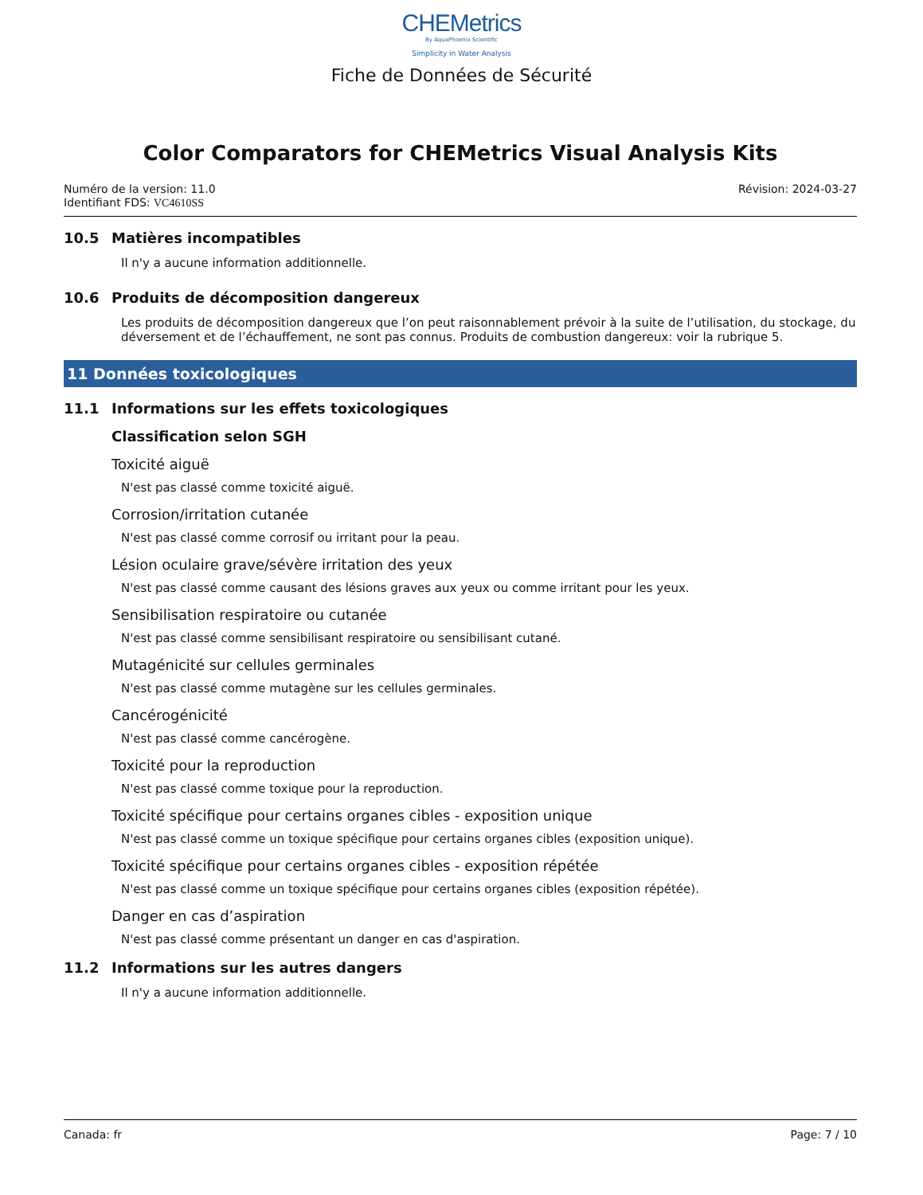CHEMetrics
By AquaPhoenix Scientific
Simplicity in Water Analysis
Fiche de Données de Sécurité
Color Comparators for CHEMetrics Visual Analysis Kits
Numéro de la version: 11.0
Identifiant FDS: VC4610SS
Révision: 2024-03-27
10.5 Matières incompatibles
Il n'y a aucune information additionnelle.
10.6 Produits de décomposition dangereux
Les produits de décomposition dangereux que l’on peut raisonnablement prévoir à la suite de l’utilisation, du stockage, du déversement et de l’échauffement, ne sont pas connus. Produits de combustion dangereux: voir la rubrique 5.
11 Données toxicologiques
11.1 Informations sur les effets toxicologiques
Classification selon SGH
Toxicité aiguë
N'est pas classé comme toxicité aiguë.
Corrosion/irritation cutanée
N'est pas classé comme corrosif ou irritant pour la peau.
Lésion oculaire grave/sévère irritation des yeux
N'est pas classé comme causant des lésions graves aux yeux ou comme irritant pour les yeux.
Sensibilisation respiratoire ou cutanée
N'est pas classé comme sensibilisant respiratoire ou sensibilisant cutané.
Mutagénicité sur cellules germinales
N'est pas classé comme mutagène sur les cellules germinales.
Cancérogénicité
N'est pas classé comme cancérogène.
Toxicité pour la reproduction
N'est pas classé comme toxique pour la reproduction.
Toxicité spécifique pour certains organes cibles - exposition unique
N'est pas classé comme un toxique spécifique pour certains organes cibles (exposition unique).
Toxicité spécifique pour certains organes cibles - exposition répétée
N'est pas classé comme un toxique spécifique pour certains organes cibles (exposition répétée).
Danger en cas d’aspiration
N'est pas classé comme présentant un danger en cas d'aspiration.
11.2 Informations sur les autres dangers
Il n'y a aucune information additionnelle.
Canada: fr Page: 7 / 10